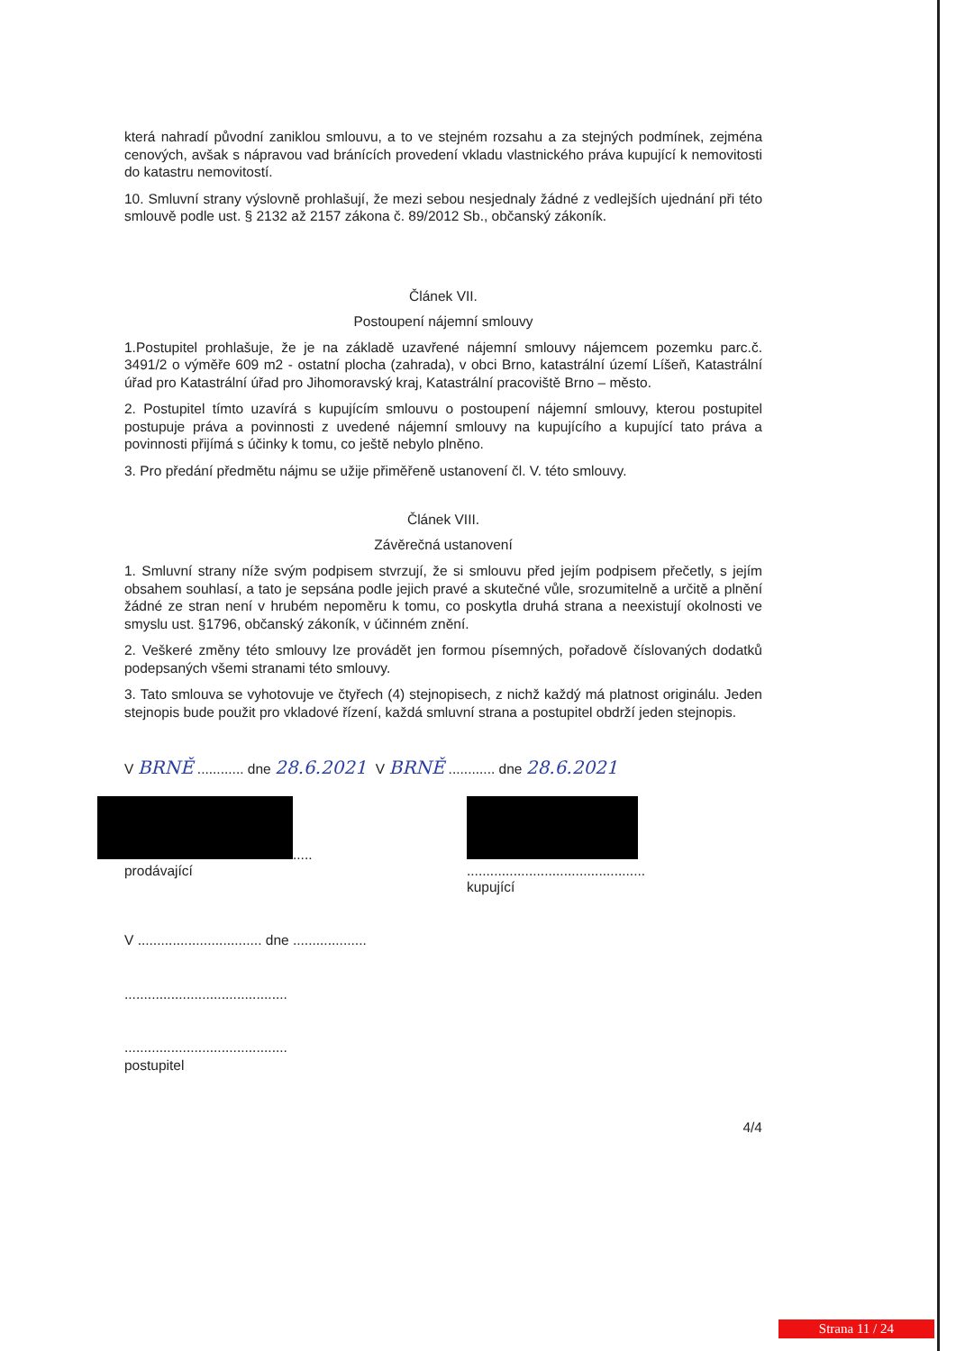která nahradí původní zaniklou smlouvu, a to ve stejném rozsahu a za stejných podmínek, zejména cenových, avšak s nápravou vad bránících provedení vkladu vlastnického práva kupující k nemovitosti do katastru nemovitostí.
10. Smluvní strany výslovně prohlašují, že mezi sebou nesjednaly žádné z vedlejších ujednání při této smlouvě podle ust. § 2132 až 2157 zákona č. 89/2012 Sb., občanský zákoník.
Článek VII.
Postoupení nájemní smlouvy
1.Postupitel prohlašuje, že je na základě uzavřené nájemní smlouvy nájemcem pozemku parc.č. 3491/2 o výměře 609 m2 - ostatní plocha (zahrada), v obci Brno, katastrální území Líšeň, Katastrální úřad pro Katastrální úřad pro Jihomoravský kraj, Katastrální pracoviště Brno – město.
2. Postupitel tímto uzavírá s kupujícím smlouvu o postoupení nájemní smlouvy, kterou postupitel postupuje práva a povinnosti z uvedené nájemní smlouvy na kupujícího a kupující tato práva a povinnosti přijímá s účinky k tomu, co ještě nebylo plněno.
3. Pro předání předmětu nájmu se užije přiměřeně ustanovení čl. V. této smlouvy.
Článek VIII.
Závěrečná ustanovení
1. Smluvní strany níže svým podpisem stvrzují, že si smlouvu před jejím podpisem přečetly, s jejím obsahem souhlasí, a tato je sepsána podle jejich pravé a skutečné vůle, srozumitelně a určitě a plnění žádné ze stran není v hrubém nepoměru k tomu, co poskytla druhá strana a neexistují okolnosti ve smyslu ust. §1796, občanský zákoník, v účinném znění.
2. Veškeré změny této smlouvy lze provádět jen formou písemných, pořadově číslovaných dodatků podepsaných všemi stranami této smlouvy.
3. Tato smlouva se vyhotovuje ve čtyřech (4) stejnopisech, z nichž každý má platnost originálu. Jeden stejnopis bude použit pro vkladové řízení, každá smluvní strana a postupitel obdrží jeden stejnopis.
V BRNĚ ............ dne 28.6.2021 V BRNĚ ............ dne 28.6.2021
.....
prodávající
..............................................
kupující
V ................................ dne ...................
..........................................
..........................................
postupitel
4/4
Strana 11 / 24